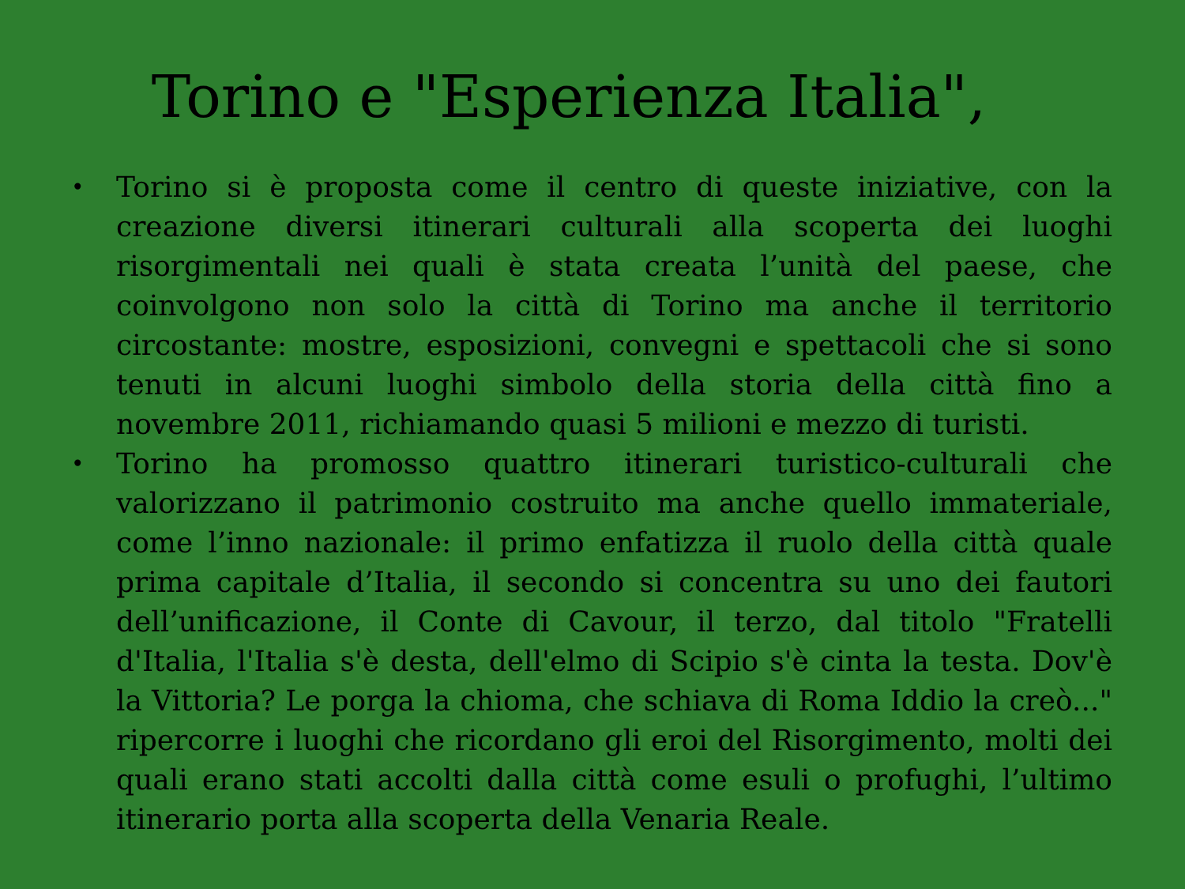Torino e "Esperienza Italia",
• Torino si è proposta come il centro di queste iniziative, con la creazione diversi itinerari culturali alla scoperta dei luoghi risorgimentali nei quali è stata creata l’unità del paese, che coinvolgono non solo la città di Torino ma anche il territorio circostante: mostre, esposizioni, convegni e spettacoli che si sono tenuti in alcuni luoghi simbolo della storia della città fino a novembre 2011, richiamando quasi 5 milioni e mezzo di turisti.
• Torino ha promosso quattro itinerari turistico-culturali che valorizzano il patrimonio costruito ma anche quello immateriale, come l’inno nazionale: il primo enfatizza il ruolo della città quale prima capitale d’Italia, il secondo si concentra su uno dei fautori dell’unificazione, il Conte di Cavour, il terzo, dal titolo "Fratelli d'Italia, l'Italia s'è desta, dell'elmo di Scipio s'è cinta la testa. Dov'è la Vittoria? Le porga la chioma, che schiava di Roma Iddio la creò..." ripercorre i luoghi che ricordano gli eroi del Risorgimento, molti dei quali erano stati accolti dalla città come esuli o profughi, l’ultimo itinerario porta alla scoperta della Venaria Reale.